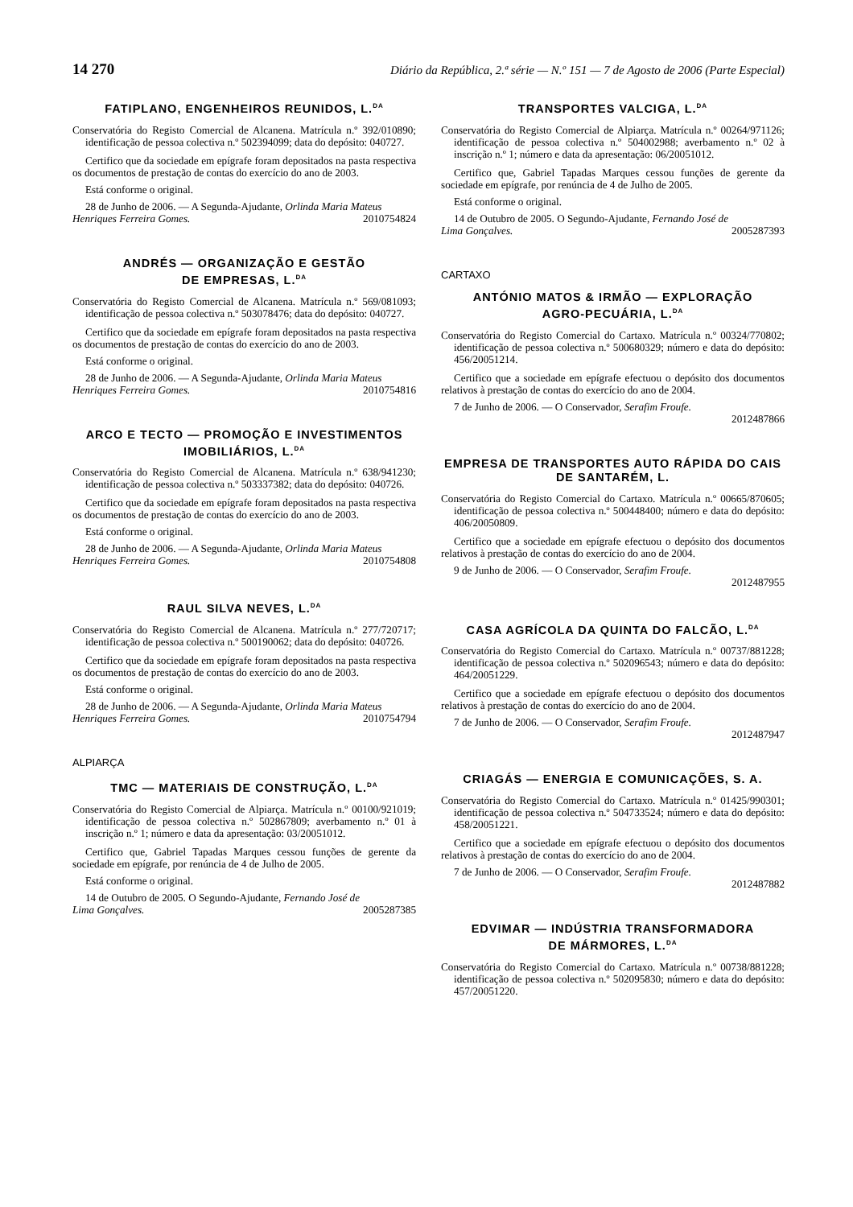14 270 Diário da República, 2.ª série — N.º 151 — 7 de Agosto de 2006 (Parte Especial)
FATIPLANO, ENGENHEIROS REUNIDOS, L.<sup>DA</sup>
Conservatória do Registo Comercial de Alcanena. Matrícula n.º 392/010890; identificação de pessoa colectiva n.º 502394099; data do depósito: 040727.
Certifico que da sociedade em epígrafe foram depositados na pasta respectiva os documentos de prestação de contas do exercício do ano de 2003.
Está conforme o original.
28 de Junho de 2006. — A Segunda-Ajudante, Orlinda Maria Mateus
Henriques Ferreira Gomes. 2010754824
ANDRÉS — ORGANIZAÇÃO E GESTÃO
DE EMPRESAS, L.<sup>DA</sup>
Conservatória do Registo Comercial de Alcanena. Matrícula n.º 569/081093; identificação de pessoa colectiva n.º 503078476; data do depósito: 040727.
Certifico que da sociedade em epígrafe foram depositados na pasta respectiva os documentos de prestação de contas do exercício do ano de 2003.
Está conforme o original.
28 de Junho de 2006. — A Segunda-Ajudante, Orlinda Maria Mateus
Henriques Ferreira Gomes. 2010754816
ARCO E TECTO — PROMOÇÃO E INVESTIMENTOS
IMOBILIÁRIOS, L.<sup>DA</sup>
Conservatória do Registo Comercial de Alcanena. Matrícula n.º 638/941230; identificação de pessoa colectiva n.º 503337382; data do depósito: 040726.
Certifico que da sociedade em epígrafe foram depositados na pasta respectiva os documentos de prestação de contas do exercício do ano de 2003.
Está conforme o original.
28 de Junho de 2006. — A Segunda-Ajudante, Orlinda Maria Mateus
Henriques Ferreira Gomes. 2010754808
RAUL SILVA NEVES, L.<sup>DA</sup>
Conservatória do Registo Comercial de Alcanena. Matrícula n.º 277/720717; identificação de pessoa colectiva n.º 500190062; data do depósito: 040726.
Certifico que da sociedade em epígrafe foram depositados na pasta respectiva os documentos de prestação de contas do exercício do ano de 2003.
Está conforme o original.
28 de Junho de 2006. — A Segunda-Ajudante, Orlinda Maria Mateus
Henriques Ferreira Gomes. 2010754794
ALPIARÇA
TMC — MATERIAIS DE CONSTRUÇÃO, L.<sup>DA</sup>
Conservatória do Registo Comercial de Alpiarça. Matrícula n.º 00100/921019; identificação de pessoa colectiva n.º 502867809; averbamento n.º 01 à inscrição n.º 1; número e data da apresentação: 03/20051012.
Certifico que, Gabriel Tapadas Marques cessou funções de gerente da sociedade em epígrafe, por renúncia de 4 de Julho de 2005.
Está conforme o original.
14 de Outubro de 2005. O Segundo-Ajudante, Fernando José de
Lima Gonçalves. 2005287385
TRANSPORTES VALCIGA, L.<sup>DA</sup>
Conservatória do Registo Comercial de Alpiarça. Matrícula n.º 00264/971126; identificação de pessoa colectiva n.º 504002988; averbamento n.º 02 à inscrição n.º 1; número e data da apresentação: 06/20051012.
Certifico que, Gabriel Tapadas Marques cessou funções de gerente da sociedade em epígrafe, por renúncia de 4 de Julho de 2005.
Está conforme o original.
14 de Outubro de 2005. O Segundo-Ajudante, Fernando José de
Lima Gonçalves. 2005287393
CARTAXO
ANTÓNIO MATOS & IRMÃO — EXPLORAÇÃO
AGRO-PECUÁRIA, L.<sup>DA</sup>
Conservatória do Registo Comercial do Cartaxo. Matrícula n.º 00324/770802; identificação de pessoa colectiva n.º 500680329; número e data do depósito: 456/20051214.
Certifico que a sociedade em epígrafe efectuou o depósito dos documentos relativos à prestação de contas do exercício do ano de 2004.
7 de Junho de 2006. — O Conservador, Serafim Froufe.
2012487866
EMPRESA DE TRANSPORTES AUTO RÁPIDA DO CAIS
DE SANTARÉM, L.
Conservatória do Registo Comercial do Cartaxo. Matrícula n.º 00665/870605; identificação de pessoa colectiva n.º 500448400; número e data do depósito: 406/20050809.
Certifico que a sociedade em epígrafe efectuou o depósito dos documentos relativos à prestação de contas do exercício do ano de 2004.
9 de Junho de 2006. — O Conservador, Serafim Froufe.
2012487955
CASA AGRÍCOLA DA QUINTA DO FALCÃO, L.<sup>DA</sup>
Conservatória do Registo Comercial do Cartaxo. Matrícula n.º 00737/881228; identificação de pessoa colectiva n.º 502096543; número e data do depósito: 464/20051229.
Certifico que a sociedade em epígrafe efectuou o depósito dos documentos relativos à prestação de contas do exercício do ano de 2004.
7 de Junho de 2006. — O Conservador, Serafim Froufe.
2012487947
CRIAGÁS — ENERGIA E COMUNICAÇÕES, S. A.
Conservatória do Registo Comercial do Cartaxo. Matrícula n.º 01425/990301; identificação de pessoa colectiva n.º 504733524; número e data do depósito: 458/20051221.
Certifico que a sociedade em epígrafe efectuou o depósito dos documentos relativos à prestação de contas do exercício do ano de 2004.
7 de Junho de 2006. — O Conservador, Serafim Froufe.
2012487882
EDVIMAR — INDÚSTRIA TRANSFORMADORA
DE MÁRMORES, L.<sup>DA</sup>
Conservatória do Registo Comercial do Cartaxo. Matrícula n.º 00738/881228; identificação de pessoa colectiva n.º 502095830; número e data do depósito: 457/20051220.